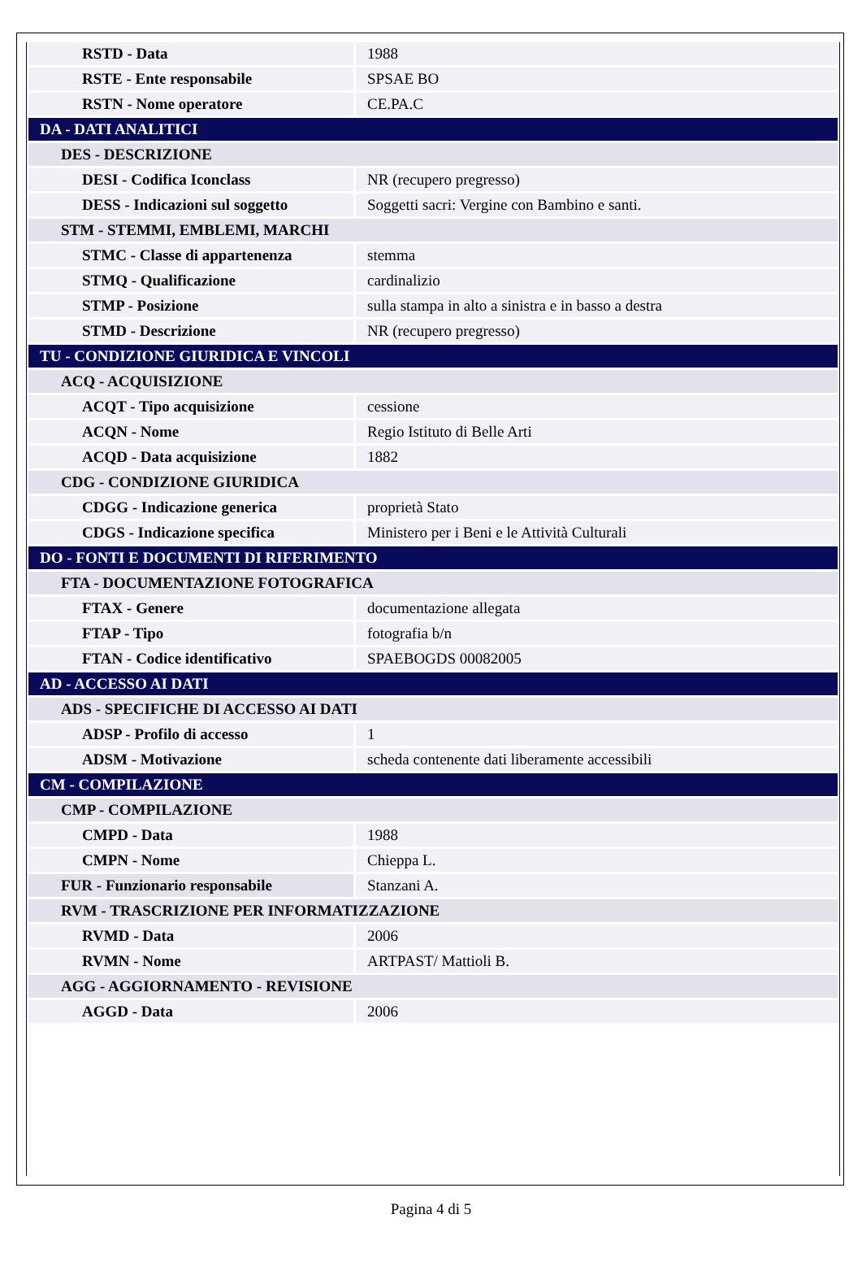| RSTD - Data | 1988 |
| RSTE - Ente responsabile | SPSAE BO |
| RSTN - Nome operatore | CE.PA.C |
| DA - DATI ANALITICI | |
| DES - DESCRIZIONE | |
| DESI - Codifica Iconclass | NR (recupero pregresso) |
| DESS - Indicazioni sul soggetto | Soggetti sacri: Vergine con Bambino e santi. |
| STM - STEMMI, EMBLEMI, MARCHI | |
| STMC - Classe di appartenenza | stemma |
| STMQ - Qualificazione | cardinalizio |
| STMP - Posizione | sulla stampa in alto a sinistra e in basso a destra |
| STMD - Descrizione | NR (recupero pregresso) |
| TU - CONDIZIONE GIURIDICA E VINCOLI | |
| ACQ - ACQUISIZIONE | |
| ACQT - Tipo acquisizione | cessione |
| ACQN - Nome | Regio Istituto di Belle Arti |
| ACQD - Data acquisizione | 1882 |
| CDG - CONDIZIONE GIURIDICA | |
| CDGG - Indicazione generica | proprietà Stato |
| CDGS - Indicazione specifica | Ministero per i Beni e le Attività Culturali |
| DO - FONTI E DOCUMENTI DI RIFERIMENTO | |
| FTA - DOCUMENTAZIONE FOTOGRAFICA | |
| FTAX - Genere | documentazione allegata |
| FTAP - Tipo | fotografia b/n |
| FTAN - Codice identificativo | SPAEBOGDS 00082005 |
| AD - ACCESSO AI DATI | |
| ADS - SPECIFICHE DI ACCESSO AI DATI | |
| ADSP - Profilo di accesso | 1 |
| ADSM - Motivazione | scheda contenente dati liberamente accessibili |
| CM - COMPILAZIONE | |
| CMP - COMPILAZIONE | |
| CMPD - Data | 1988 |
| CMPN - Nome | Chieppa L. |
| FUR - Funzionario responsabile | Stanzani A. |
| RVM - TRASCRIZIONE PER INFORMATIZZAZIONE | |
| RVMD - Data | 2006 |
| RVMN - Nome | ARTPAST/ Mattioli B. |
| AGG - AGGIORNAMENTO - REVISIONE | |
| AGGD - Data | 2006 |
Pagina 4 di 5